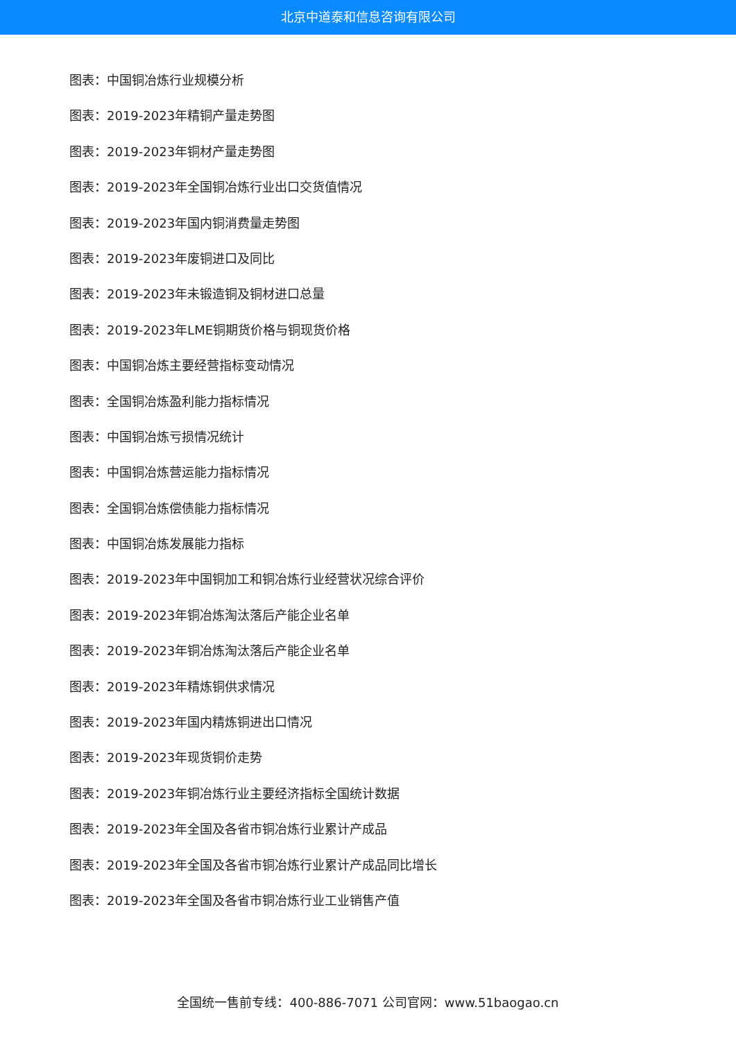北京中道泰和信息咨询有限公司
图表：中国铜冶炼行业规模分析
图表：2019-2023年精铜产量走势图
图表：2019-2023年铜材产量走势图
图表：2019-2023年全国铜冶炼行业出口交货值情况
图表：2019-2023年国内铜消费量走势图
图表：2019-2023年废铜进口及同比
图表：2019-2023年未锻造铜及铜材进口总量
图表：2019-2023年LME铜期货价格与铜现货价格
图表：中国铜冶炼主要经营指标变动情况
图表：全国铜冶炼盈利能力指标情况
图表：中国铜冶炼亏损情况统计
图表：中国铜冶炼营运能力指标情况
图表：全国铜冶炼偿债能力指标情况
图表：中国铜冶炼发展能力指标
图表：2019-2023年中国铜加工和铜冶炼行业经营状况综合评价
图表：2019-2023年铜冶炼淘汰落后产能企业名单
图表：2019-2023年铜冶炼淘汰落后产能企业名单
图表：2019-2023年精炼铜供求情况
图表：2019-2023年国内精炼铜进出口情况
图表：2019-2023年现货铜价走势
图表：2019-2023年铜冶炼行业主要经济指标全国统计数据
图表：2019-2023年全国及各省市铜冶炼行业累计产成品
图表：2019-2023年全国及各省市铜冶炼行业累计产成品同比增长
图表：2019-2023年全国及各省市铜冶炼行业工业销售产值
全国统一售前专线：400-886-7071 公司官网：www.51baogao.cn